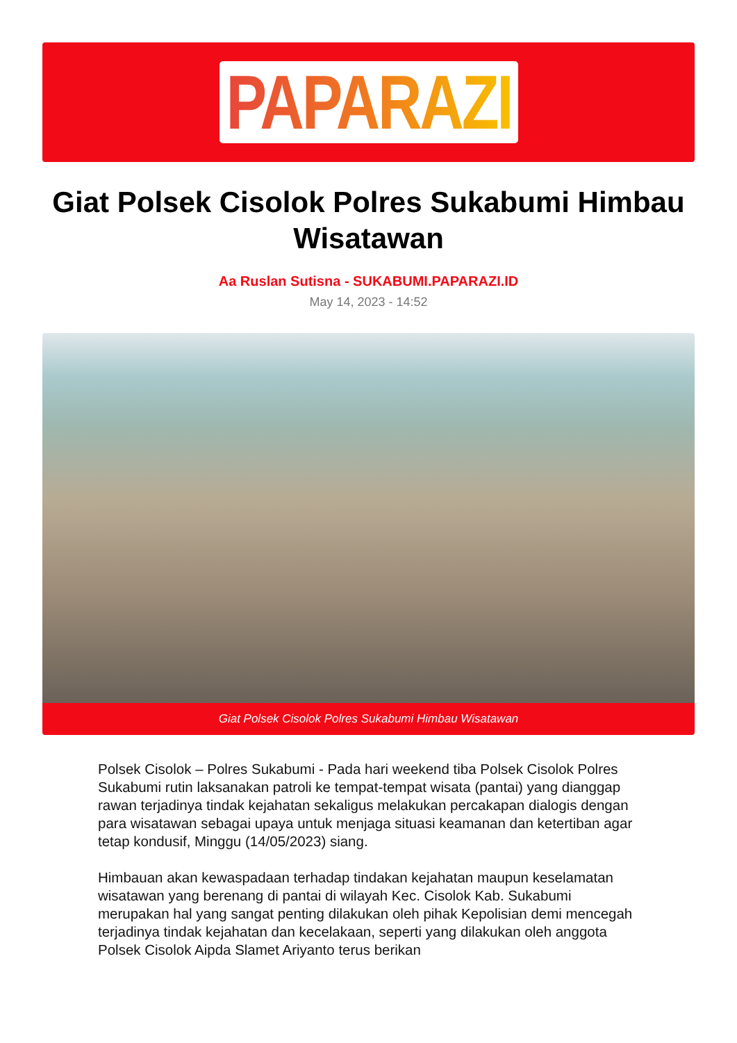PAPARAZI
Giat Polsek Cisolok Polres Sukabumi Himbau Wisatawan
Aa Ruslan Sutisna - SUKABUMI.PAPARAZI.ID
May 14, 2023 - 14:52
Giat Polsek Cisolok Polres Sukabumi Himbau Wisatawan
Polsek Cisolok – Polres Sukabumi - Pada hari weekend tiba Polsek Cisolok Polres Sukabumi rutin laksanakan patroli ke tempat-tempat wisata (pantai) yang dianggap rawan terjadinya tindak kejahatan sekaligus melakukan percakapan dialogis dengan para wisatawan sebagai upaya untuk menjaga situasi keamanan dan ketertiban agar tetap kondusif, Minggu (14/05/2023) siang.
Himbauan akan kewaspadaan terhadap tindakan kejahatan maupun keselamatan wisatawan yang berenang di pantai di wilayah Kec. Cisolok Kab. Sukabumi merupakan hal yang sangat penting dilakukan oleh pihak Kepolisian demi mencegah terjadinya tindak kejahatan dan kecelakaan, seperti yang dilakukan oleh anggota Polsek Cisolok Aipda Slamet Ariyanto terus berikan